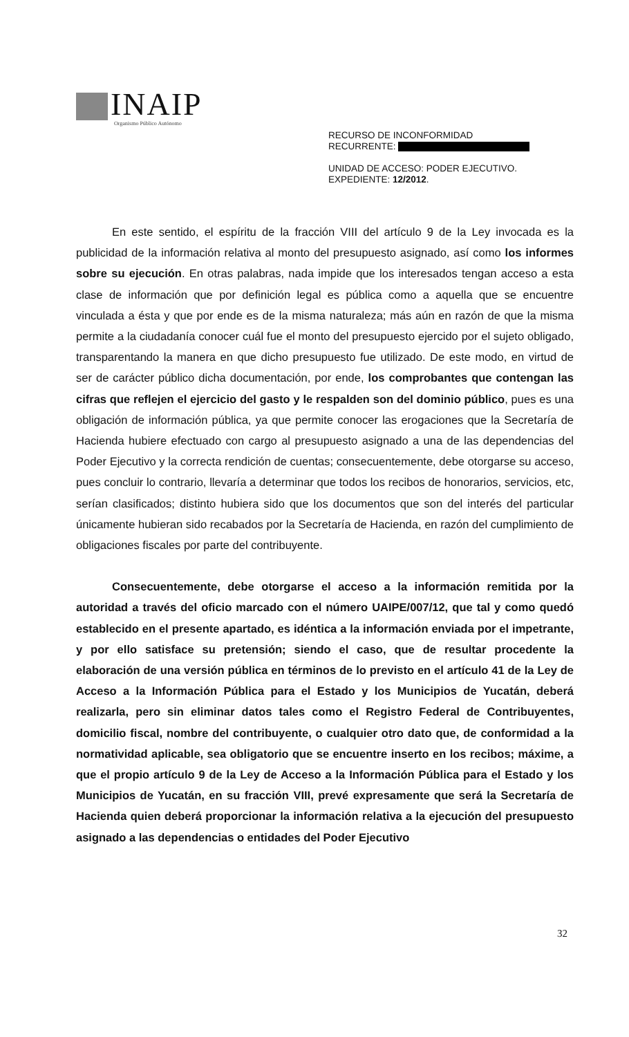INAIP
Organismo Público Autónomo
RECURSO DE INCONFORMIDAD
RECURRENTE:
UNIDAD DE ACCESO: PODER EJECUTIVO.
EXPEDIENTE: 12/2012.
En este sentido, el espíritu de la fracción VIII del artículo 9 de la Ley invocada es la publicidad de la información relativa al monto del presupuesto asignado, así como los informes sobre su ejecución. En otras palabras, nada impide que los interesados tengan acceso a esta clase de información que por definición legal es pública como a aquella que se encuentre vinculada a ésta y que por ende es de la misma naturaleza; más aún en razón de que la misma permite a la ciudadanía conocer cuál fue el monto del presupuesto ejercido por el sujeto obligado, transparentando la manera en que dicho presupuesto fue utilizado. De este modo, en virtud de ser de carácter público dicha documentación, por ende, los comprobantes que contengan las cifras que reflejen el ejercicio del gasto y le respalden son del dominio público, pues es una obligación de información pública, ya que permite conocer las erogaciones que la Secretaría de Hacienda hubiere efectuado con cargo al presupuesto asignado a una de las dependencias del Poder Ejecutivo y la correcta rendición de cuentas; consecuentemente, debe otorgarse su acceso, pues concluir lo contrario, llevaría a determinar que todos los recibos de honorarios, servicios, etc, serían clasificados; distinto hubiera sido que los documentos que son del interés del particular únicamente hubieran sido recabados por la Secretaría de Hacienda, en razón del cumplimiento de obligaciones fiscales por parte del contribuyente.
Consecuentemente, debe otorgarse el acceso a la información remitida por la autoridad a través del oficio marcado con el número UAIPE/007/12, que tal y como quedó establecido en el presente apartado, es idéntica a la información enviada por el impetrante, y por ello satisface su pretensión; siendo el caso, que de resultar procedente la elaboración de una versión pública en términos de lo previsto en el artículo 41 de la Ley de Acceso a la Información Pública para el Estado y los Municipios de Yucatán, deberá realizarla, pero sin eliminar datos tales como el Registro Federal de Contribuyentes, domicilio fiscal, nombre del contribuyente, o cualquier otro dato que, de conformidad a la normatividad aplicable, sea obligatorio que se encuentre inserto en los recibos; máxime, a que el propio artículo 9 de la Ley de Acceso a la Información Pública para el Estado y los Municipios de Yucatán, en su fracción VIII, prevé expresamente que será la Secretaría de Hacienda quien deberá proporcionar la información relativa a la ejecución del presupuesto asignado a las dependencias o entidades del Poder Ejecutivo
32